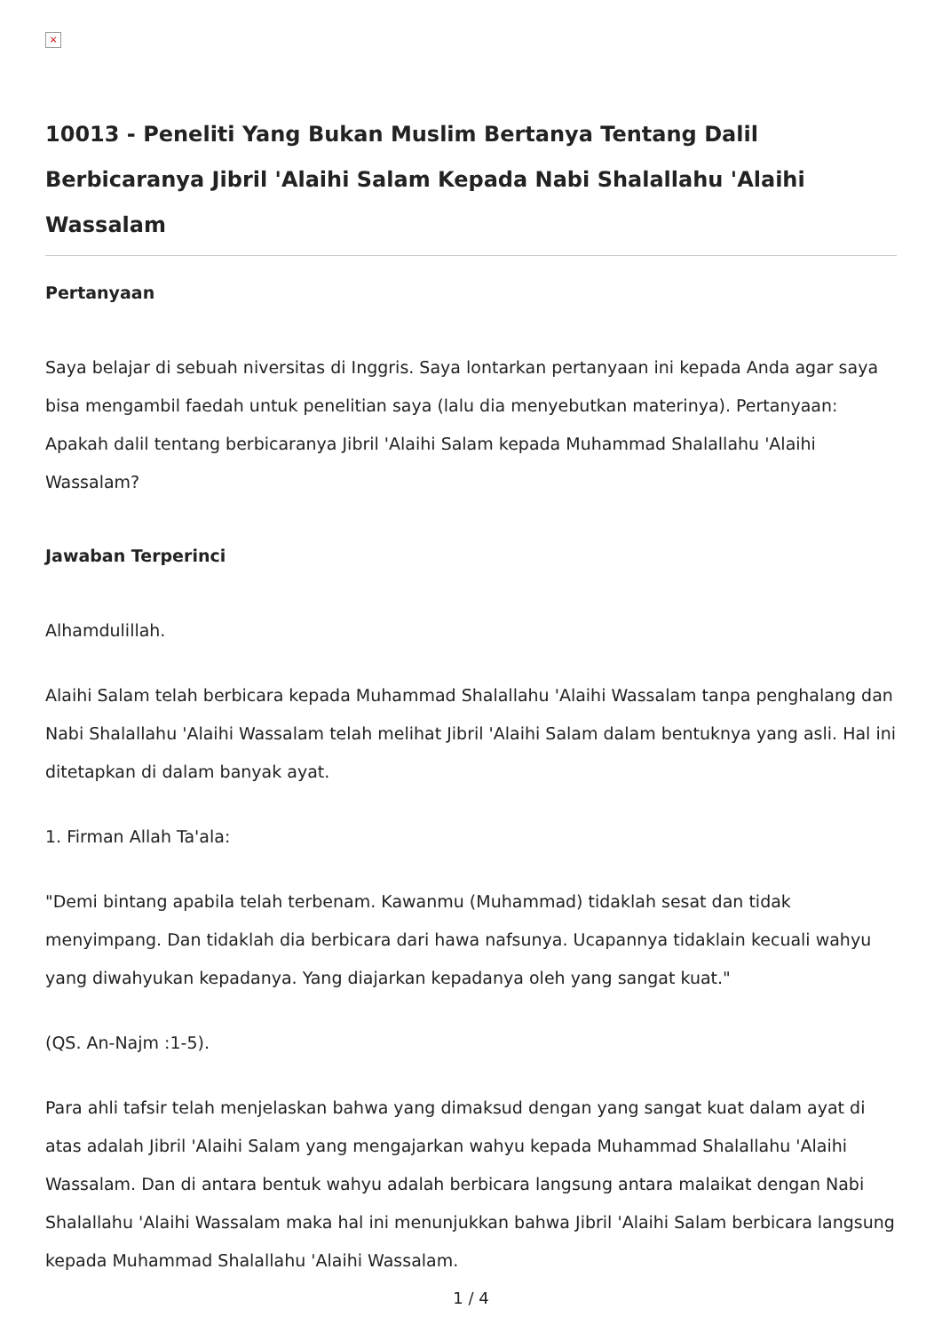×
10013 - Peneliti Yang Bukan Muslim Bertanya Tentang Dalil Berbicaranya Jibril 'Alaihi Salam Kepada Nabi Shalallahu 'Alaihi Wassalam
Pertanyaan
Saya belajar di sebuah niversitas di Inggris. Saya lontarkan pertanyaan ini kepada Anda agar saya bisa mengambil faedah untuk penelitian saya (lalu dia menyebutkan materinya). Pertanyaan: Apakah dalil tentang berbicaranya Jibril 'Alaihi Salam kepada Muhammad Shalallahu 'Alaihi Wassalam?
Jawaban Terperinci
Alhamdulillah.
Alaihi Salam telah berbicara kepada Muhammad Shalallahu 'Alaihi Wassalam tanpa penghalang dan Nabi Shalallahu 'Alaihi Wassalam telah melihat Jibril 'Alaihi Salam dalam bentuknya yang asli. Hal ini ditetapkan di dalam banyak ayat.
1. Firman Allah Ta'ala:
"Demi bintang apabila telah terbenam. Kawanmu (Muhammad) tidaklah sesat dan tidak menyimpang. Dan tidaklah dia berbicara dari hawa nafsunya. Ucapannya tidaklain kecuali wahyu yang diwahyukan kepadanya. Yang diajarkan kepadanya oleh yang sangat kuat."
(QS. An-Najm :1-5).
Para ahli tafsir telah menjelaskan bahwa yang dimaksud dengan yang sangat kuat dalam ayat di atas adalah Jibril 'Alaihi Salam yang mengajarkan wahyu kepada Muhammad Shalallahu 'Alaihi Wassalam. Dan di antara bentuk wahyu adalah berbicara langsung antara malaikat dengan Nabi Shalallahu 'Alaihi Wassalam maka hal ini menunjukkan bahwa Jibril 'Alaihi Salam berbicara langsung kepada Muhammad Shalallahu 'Alaihi Wassalam.
1 / 4